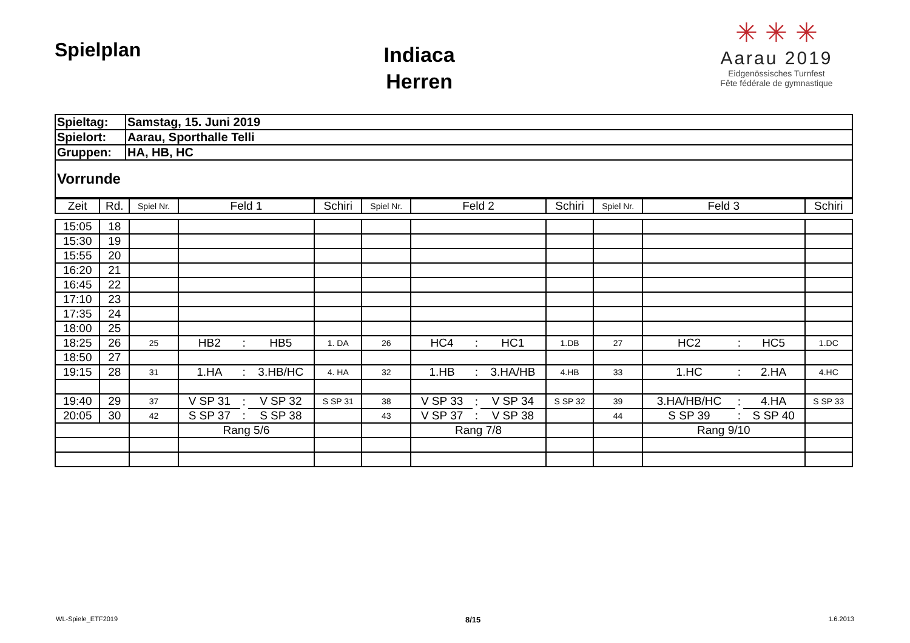Spielplan
Indiaca
Herren
✳ ✳ ✳
Aarau 2019
Eidgenössisches Turnfest
Fête fédérale de gymnastique
| Spieltag: | Samstag, 15. Juni 2019 |
| Spielort: | Aarau, Sporthalle Telli |
| Gruppen: | HA, HB, HC |
| Vorrunde | |
| Zeit | Rd. | Spiel Nr. | Feld 1 | | | Schiri | Spiel Nr. | Feld 2 | | | Schiri | Spiel Nr. | Feld 3 | | | Schiri |
| --- | --- | --- | --- | --- | --- | --- | --- | --- | --- | --- | --- | --- | --- | --- | --- | --- |
| 15:05 | 18 | | | | | | | | | | | | | | | |
| 15:30 | 19 | | | | | | | | | | | | | | | |
| 15:55 | 20 | | | | | | | | | | | | | | | |
| 16:20 | 21 | | | | | | | | | | | | | | | |
| 16:45 | 22 | | | | | | | | | | | | | | | |
| 17:10 | 23 | | | | | | | | | | | | | | | |
| 17:35 | 24 | | | | | | | | | | | | | | | |
| 18:00 | 25 | | | | | | | | | | | | | | | |
| 18:25 | 26 | 25 | HB2 | : | HB5 | 1. DA | 26 | HC4 | : | HC1 | 1.DB | 27 | HC2 | : | HC5 | 1.DC |
| 18:50 | 27 | | | | | | | | | | | | | | | |
| 19:15 | 28 | 31 | 1.HA | : | 3.HB/HC | 4. HA | 32 | 1.HB | : | 3.HA/HB | 4.HB | 33 | 1.HC | : | 2.HA | 4.HC |
| 19:40 | 29 | 37 | V SP 31 | : | V SP 32 | S SP 31 | 38 | V SP 33 | : | V SP 34 | S SP 32 | 39 | 3.HA/HB/HC | : | 4.HA | S SP 33 |
| 20:05 | 30 | 42 | S SP 37 | : | S SP 38 | | 43 | V SP 37 | : | V SP 38 | | 44 | S SP 39 | : | S SP 40 | |
| | | | Rang 5/6 | | | | | Rang 7/8 | | | | | Rang 9/10 | | | |
WL-Spiele_ETF2019 8/15 1.6.2013